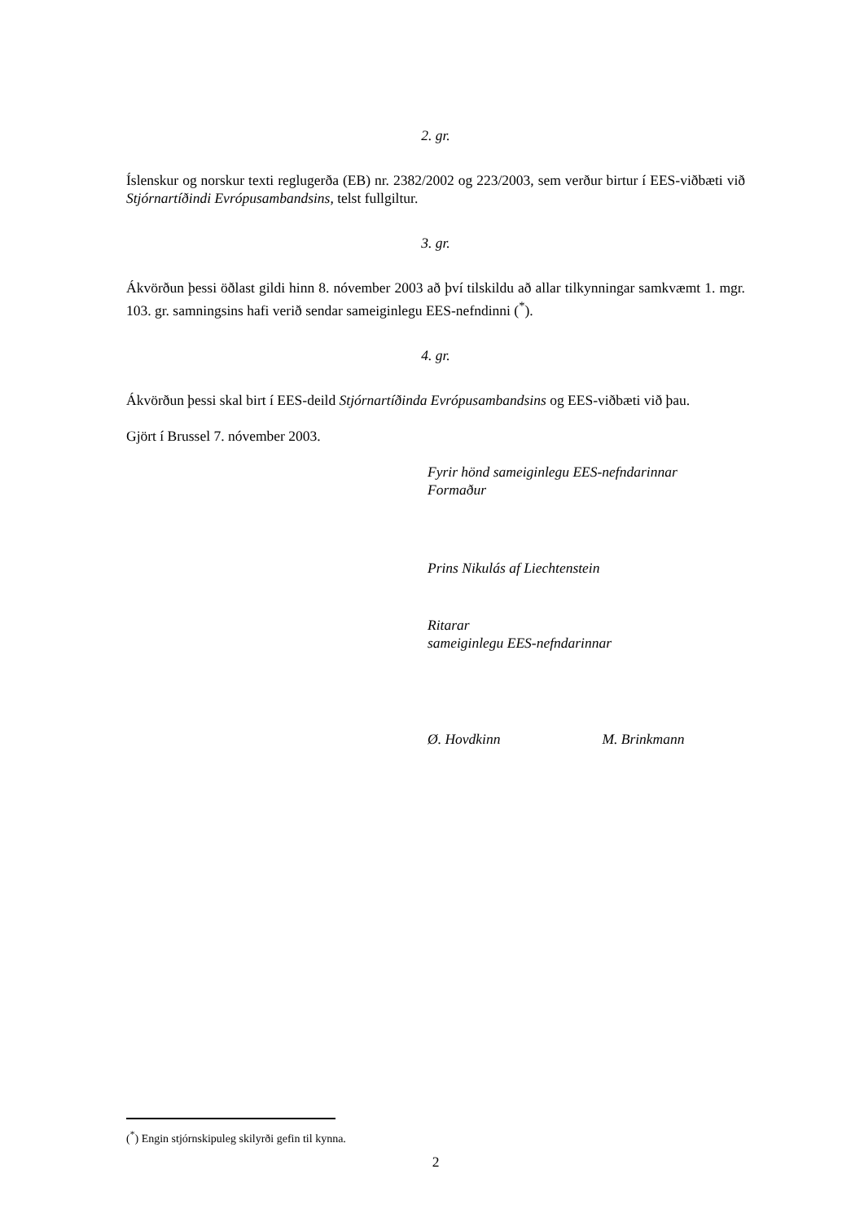2. gr.
Íslenskur og norskur texti reglugerða (EB) nr. 2382/2002 og 223/2003, sem verður birtur í EES-viðbæti við Stjórnartíðindi Evrópusambandsins, telst fullgiltur.
3. gr.
Ákvörðun þessi öðlast gildi hinn 8. nóvember 2003 að því tilskildu að allar tilkynningar samkvæmt 1. mgr. 103. gr. samningsins hafi verið sendar sameiginlegu EES-nefndinni (<sup>*</sup>).
4. gr.
Ákvörðun þessi skal birt í EES-deild Stjórnartíðinda Evrópusambandsins og EES-viðbæti við þau.
Gjört í Brussel 7. nóvember 2003.
Fyrir hönd sameiginlegu EES-nefndarinnar
Formaður
Prins Nikulás af Liechtenstein
Ritarar
sameiginlegu EES-nefndarinnar
Ø. Hovdkinn M. Brinkmann
(<sup>*</sup>) Engin stjórnskipuleg skilyrði gefin til kynna.
2